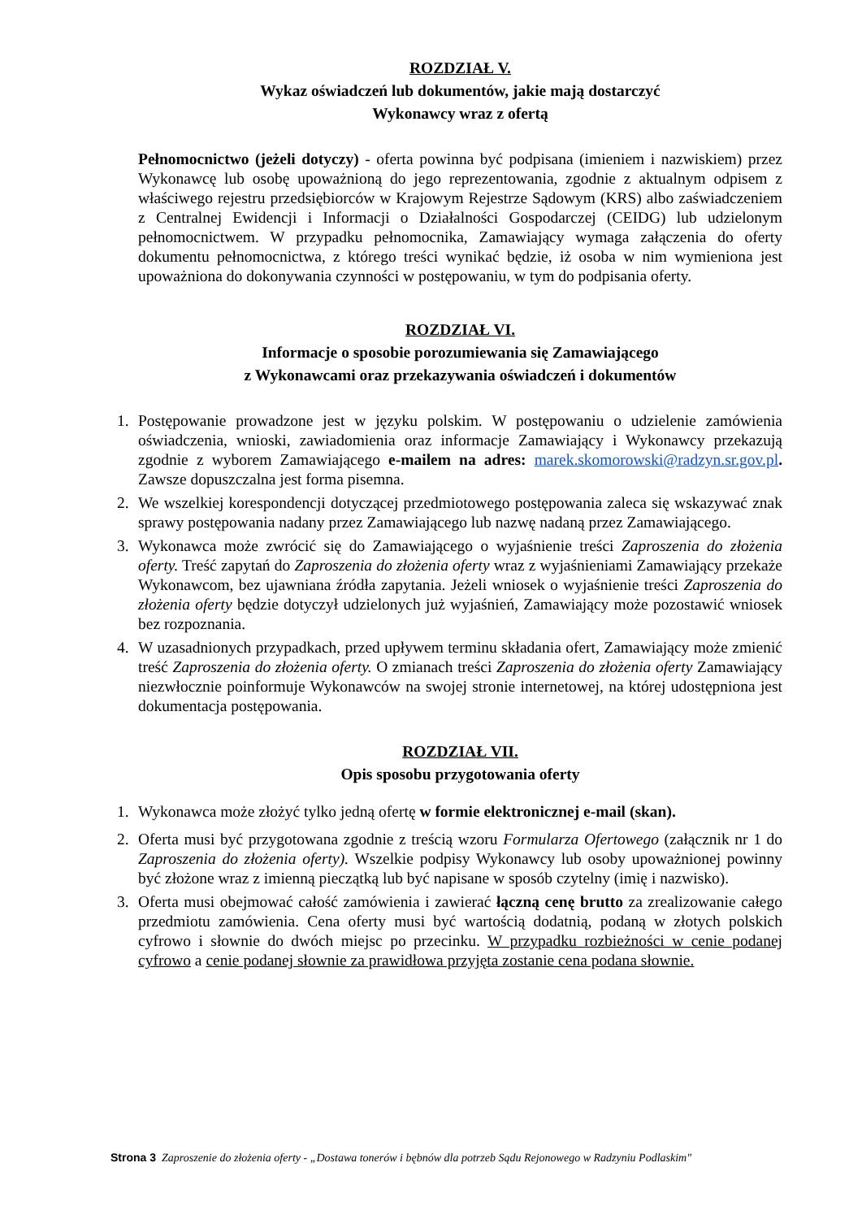ROZDZIAŁ V.
Wykaz oświadczeń lub dokumentów, jakie mają dostarczyć
Wykonawcy wraz z ofertą
Pełnomocnictwo (jeżeli dotyczy) - oferta powinna być podpisana (imieniem i nazwiskiem) przez Wykonawcę lub osobę upoważnioną do jego reprezentowania, zgodnie z aktualnym odpisem z właściwego rejestru przedsiębiorców w Krajowym Rejestrze Sądowym (KRS) albo zaświadczeniem z Centralnej Ewidencji i Informacji o Działalności Gospodarczej (CEIDG) lub udzielonym pełnomocnictwem. W przypadku pełnomocnika, Zamawiający wymaga załączenia do oferty dokumentu pełnomocnictwa, z którego treści wynikać będzie, iż osoba w nim wymieniona jest upoważniona do dokonywania czynności w postępowaniu, w tym do podpisania oferty.
ROZDZIAŁ VI.
Informacje o sposobie porozumiewania się Zamawiającego
z Wykonawcami oraz przekazywania oświadczeń i dokumentów
1. Postępowanie prowadzone jest w języku polskim. W postępowaniu o udzielenie zamówienia oświadczenia, wnioski, zawiadomienia oraz informacje Zamawiający i Wykonawcy przekazują zgodnie z wyborem Zamawiającego e-mailem na adres: marek.skomorowski@radzyn.sr.gov.pl. Zawsze dopuszczalna jest forma pisemna.
2. We wszelkiej korespondencji dotyczącej przedmiotowego postępowania zaleca się wskazywać znak sprawy postępowania nadany przez Zamawiającego lub nazwę nadaną przez Zamawiającego.
3. Wykonawca może zwrócić się do Zamawiającego o wyjaśnienie treści Zaproszenia do złożenia oferty. Treść zapytań do Zaproszenia do złożenia oferty wraz z wyjaśnieniami Zamawiający przekaże Wykonawcom, bez ujawniana źródła zapytania. Jeżeli wniosek o wyjaśnienie treści Zaproszenia do złożenia oferty będzie dotyczył udzielonych już wyjaśnień, Zamawiający może pozostawić wniosek bez rozpoznania.
4. W uzasadnionych przypadkach, przed upływem terminu składania ofert, Zamawiający może zmienić treść Zaproszenia do złożenia oferty. O zmianach treści Zaproszenia do złożenia oferty Zamawiający niezwłocznie poinformuje Wykonawców na swojej stronie internetowej, na której udostępniona jest dokumentacja postępowania.
ROZDZIAŁ VII.
Opis sposobu przygotowania oferty
1. Wykonawca może złożyć tylko jedną ofertę w formie elektronicznej e-mail (skan).
2. Oferta musi być przygotowana zgodnie z treścią wzoru Formularza Ofertowego (załącznik nr 1 do Zaproszenia do złożenia oferty). Wszelkie podpisy Wykonawcy lub osoby upoważnionej powinny być złożone wraz z imienną pieczątką lub być napisane w sposób czytelny (imię i nazwisko).
3. Oferta musi obejmować całość zamówienia i zawierać łączną cenę brutto za zrealizowanie całego przedmiotu zamówienia. Cena oferty musi być wartością dodatnią, podaną w złotych polskich cyfrowo i słownie do dwóch miejsc po przecinku. W przypadku rozbieżności w cenie podanej cyfrowo a cenie podanej słownie za prawidłowa przyjęta zostanie cena podana słownie.
Strona 3 Zaproszenie do złożenia oferty - „Dostawa tonerów i bębnów dla potrzeb Sądu Rejonowego w Radzyniu Podlaskim"